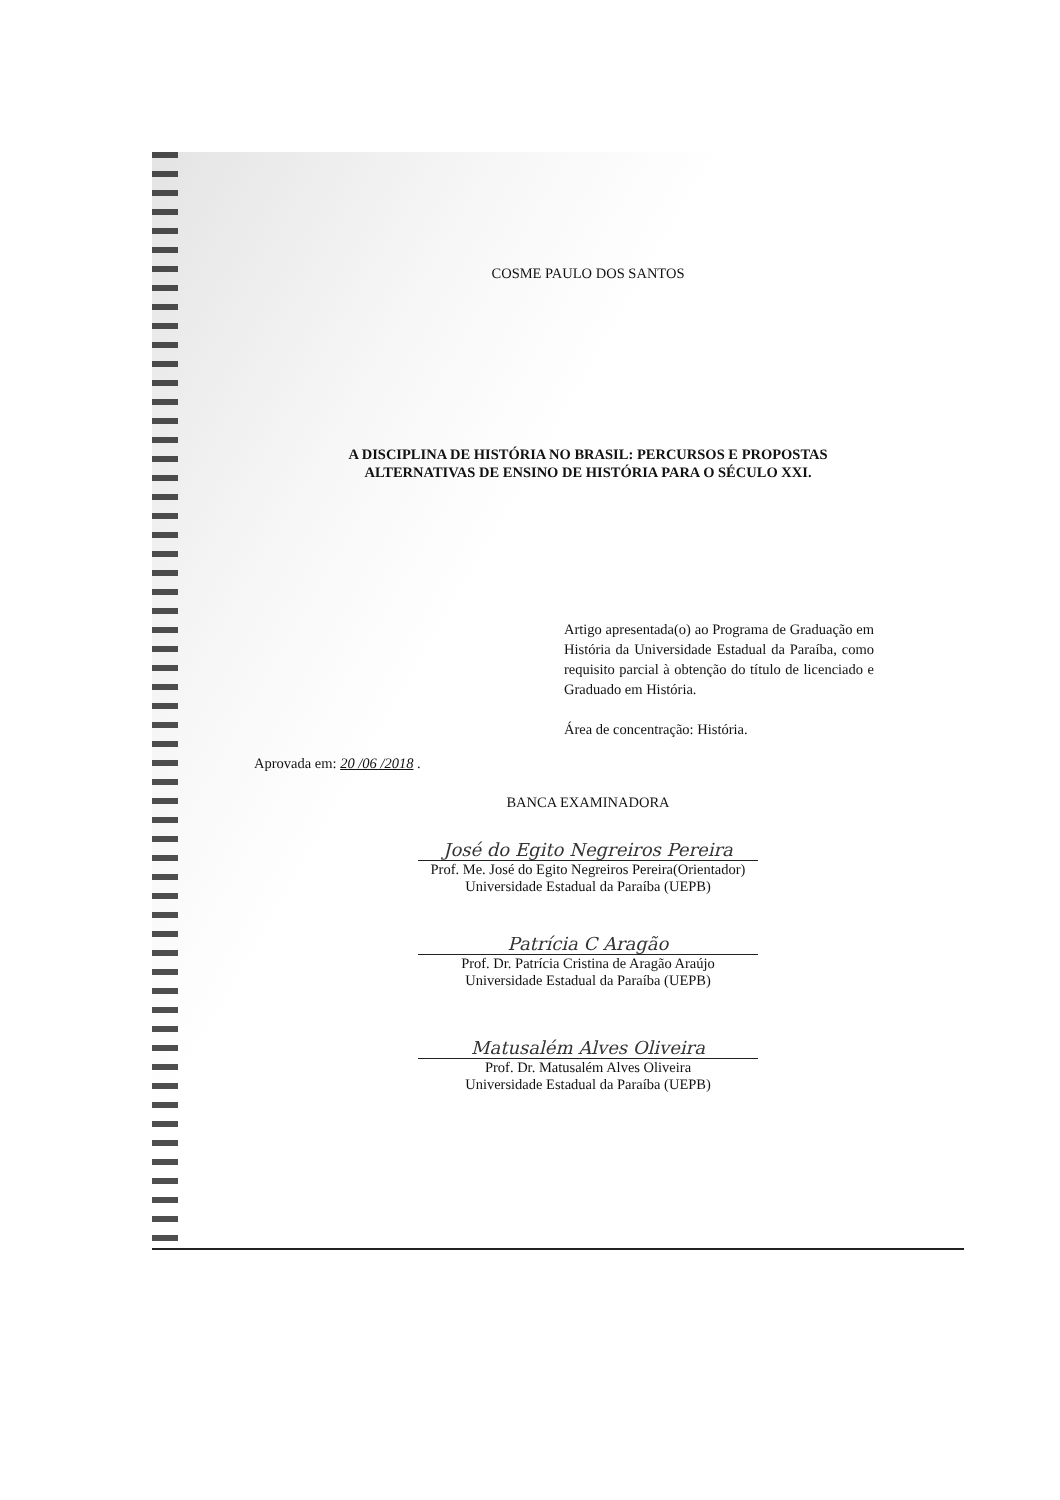COSME PAULO DOS SANTOS
A DISCIPLINA DE HISTÓRIA NO BRASIL: PERCURSOS E PROPOSTAS
ALTERNATIVAS DE ENSINO DE HISTÓRIA PARA O SÉCULO XXI.
Artigo apresentada(o) ao Programa de Graduação em História da Universidade Estadual da Paraíba, como requisito parcial à obtenção do título de licenciado e Graduado em História.
Área de concentração: História.
Aprovada em: 20 /06 /2018 .
BANCA EXAMINADORA
José do Egito Negreiros Pereira
Prof. Me. José do Egito Negreiros Pereira(Orientador)
Universidade Estadual da Paraíba (UEPB)
Patrícia C Aragão
Prof. Dr. Patrícia Cristina de Aragão Araújo
Universidade Estadual da Paraíba (UEPB)
Matusalém Alves Oliveira
Prof. Dr. Matusalém Alves Oliveira
Universidade Estadual da Paraíba (UEPB)